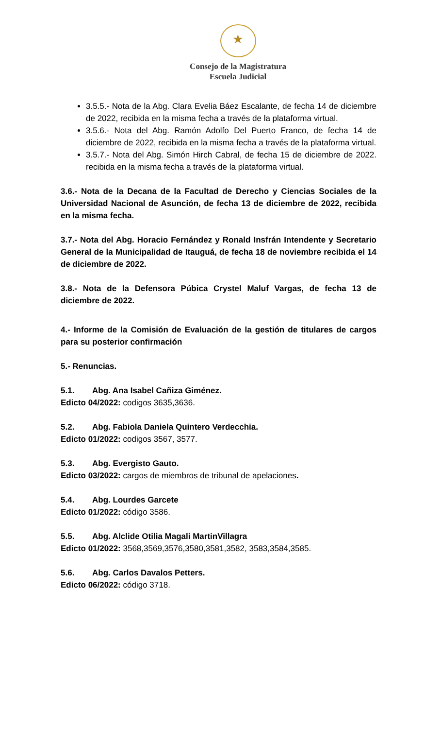★
Consejo de la Magistratura
Escuela Judicial
3.5.5.- Nota de la Abg. Clara Evelia Báez Escalante, de fecha 14 de diciembre de 2022, recibida en la misma fecha a través de la plataforma virtual.
3.5.6.- Nota del Abg. Ramón Adolfo Del Puerto Franco, de fecha 14 de diciembre de 2022, recibida en la misma fecha a través de la plataforma virtual.
3.5.7.- Nota del Abg. Simón Hirch Cabral, de fecha 15 de diciembre de 2022. recibida en la misma fecha a través de la plataforma virtual.
3.6.- Nota de la Decana de la Facultad de Derecho y Ciencias Sociales de la Universidad Nacional de Asunción, de fecha 13 de diciembre de 2022, recibida en la misma fecha.
3.7.- Nota del Abg. Horacio Fernández y Ronald Insfrán Intendente y Secretario General de la Municipalidad de Itauguá, de fecha 18 de noviembre recibida el 14 de diciembre de 2022.
3.8.- Nota de la Defensora Púbica Crystel Maluf Vargas, de fecha 13 de diciembre de 2022.
4.- Informe de la Comisión de Evaluación de la gestión de titulares de cargos para su posterior confirmación
5.- Renuncias.
5.1. Abg. Ana Isabel Cañiza Giménez.
Edicto 04/2022: codigos 3635,3636.
5.2. Abg. Fabiola Daniela Quintero Verdecchia.
Edicto 01/2022: codigos 3567, 3577.
5.3. Abg. Evergisto Gauto.
Edicto 03/2022: cargos de miembros de tribunal de apelaciones.
5.4. Abg. Lourdes Garcete
Edicto 01/2022: código 3586.
5.5. Abg. Alclide Otilia Magali MartinVillagra
Edicto 01/2022: 3568,3569,3576,3580,3581,3582, 3583,3584,3585.
5.6. Abg. Carlos Davalos Petters.
Edicto 06/2022: código 3718.